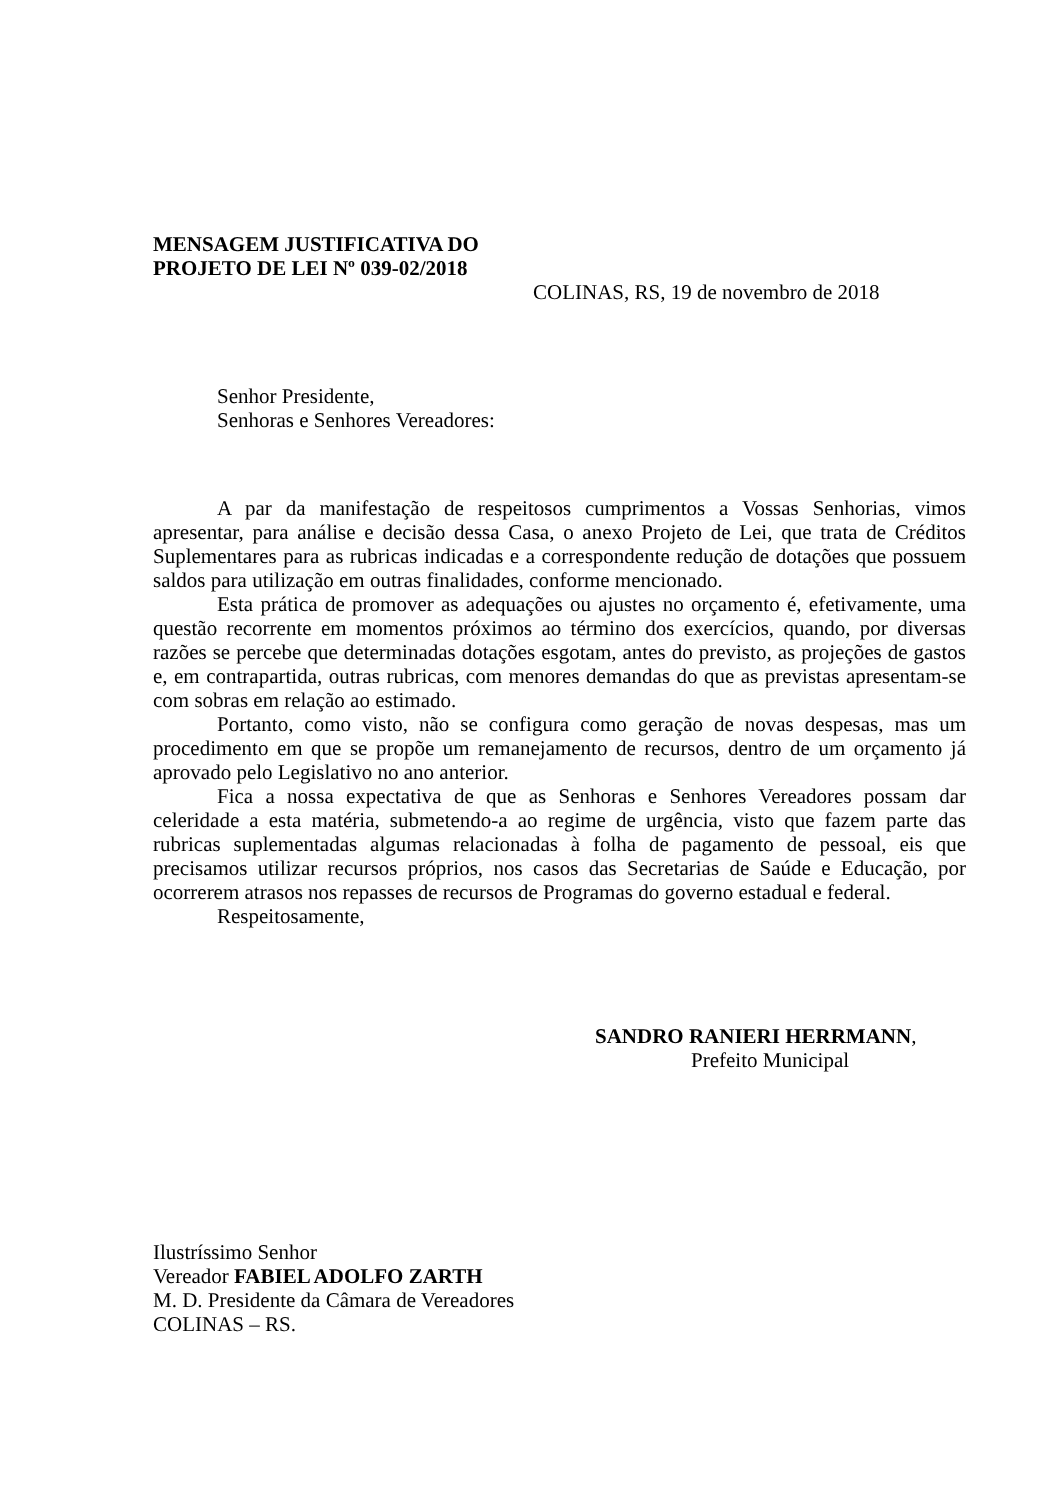MENSAGEM JUSTIFICATIVA DO
PROJETO DE LEI Nº 039-02/2018
COLINAS, RS, 19 de novembro de 2018
Senhor Presidente,
Senhoras e Senhores Vereadores:
A par da manifestação de respeitosos cumprimentos a Vossas Senhorias, vimos apresentar, para análise e decisão dessa Casa, o anexo Projeto de Lei, que trata de Créditos Suplementares para as rubricas indicadas e a correspondente redução de dotações que possuem saldos para utilização em outras finalidades, conforme mencionado.
Esta prática de promover as adequações ou ajustes no orçamento é, efetivamente, uma questão recorrente em momentos próximos ao término dos exercícios, quando, por diversas razões se percebe que determinadas dotações esgotam, antes do previsto, as projeções de gastos e, em contrapartida, outras rubricas, com menores demandas do que as previstas apresentam-se com sobras em relação ao estimado.
Portanto, como visto, não se configura como geração de novas despesas, mas um procedimento em que se propõe um remanejamento de recursos, dentro de um orçamento já aprovado pelo Legislativo no ano anterior.
Fica a nossa expectativa de que as Senhoras e Senhores Vereadores possam dar celeridade a esta matéria, submetendo-a ao regime de urgência, visto que fazem parte das rubricas suplementadas algumas relacionadas à folha de pagamento de pessoal, eis que precisamos utilizar recursos próprios, nos casos das Secretarias de Saúde e Educação, por ocorrerem atrasos nos repasses de recursos de Programas do governo estadual e federal.
Respeitosamente,
SANDRO RANIERI HERRMANN,
Prefeito Municipal
Ilustríssimo Senhor
Vereador FABIEL ADOLFO ZARTH
M. D. Presidente da Câmara de Vereadores
COLINAS – RS.